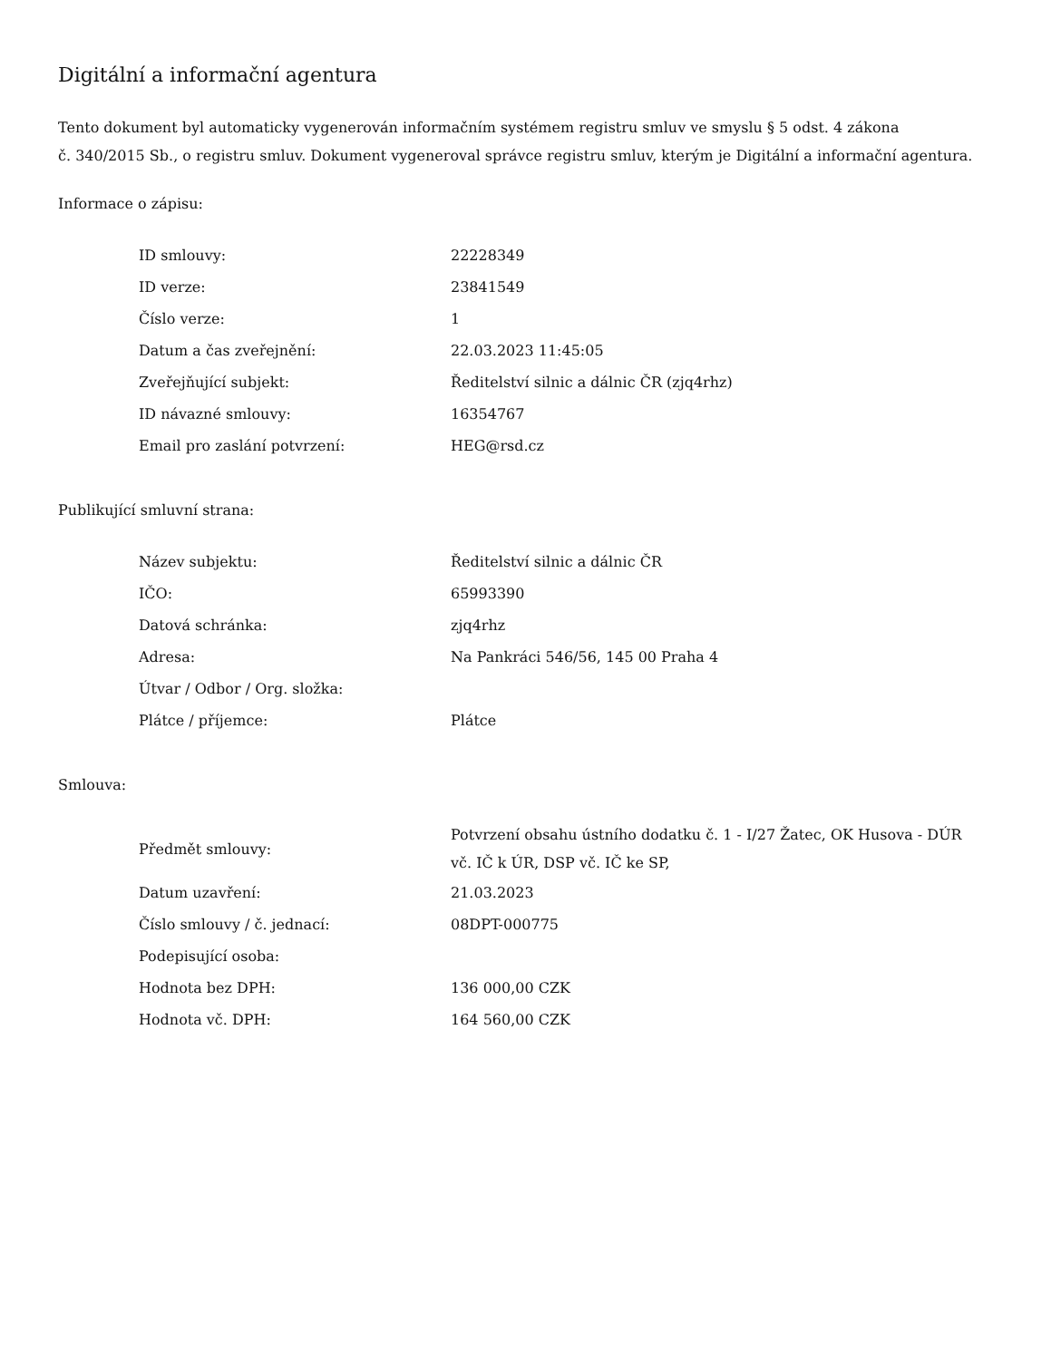Digitální a informační agentura
Tento dokument byl automaticky vygenerován informačním systémem registru smluv ve smyslu § 5 odst. 4 zákona
č. 340/2015 Sb., o registru smluv. Dokument vygeneroval správce registru smluv, kterým je Digitální a informační agentura.
Informace o zápisu:
| ID smlouvy: | 22228349 |
| ID verze: | 23841549 |
| Číslo verze: | 1 |
| Datum a čas zveřejnění: | 22.03.2023 11:45:05 |
| Zveřejňující subjekt: | Ředitelství silnic a dálnic ČR (zjq4rhz) |
| ID návazné smlouvy: | 16354767 |
| Email pro zaslání potvrzení: | HEG@rsd.cz |
Publikující smluvní strana:
| Název subjektu: | Ředitelství silnic a dálnic ČR |
| IČO: | 65993390 |
| Datová schránka: | zjq4rhz |
| Adresa: | Na Pankráci 546/56, 145 00 Praha 4 |
| Útvar / Odbor / Org. složka: | |
| Plátce / příjemce: | Plátce |
Smlouva:
| Předmět smlouvy: | Potvrzení obsahu ústního dodatku č. 1 - I/27 Žatec, OK Husova - DÚR vč. IČ k ÚR, DSP vč. IČ ke SP, |
| Datum uzavření: | 21.03.2023 |
| Číslo smlouvy / č. jednací: | 08DPT-000775 |
| Podepisující osoba: | |
| Hodnota bez DPH: | 136 000,00 CZK |
| Hodnota vč. DPH: | 164 560,00 CZK |